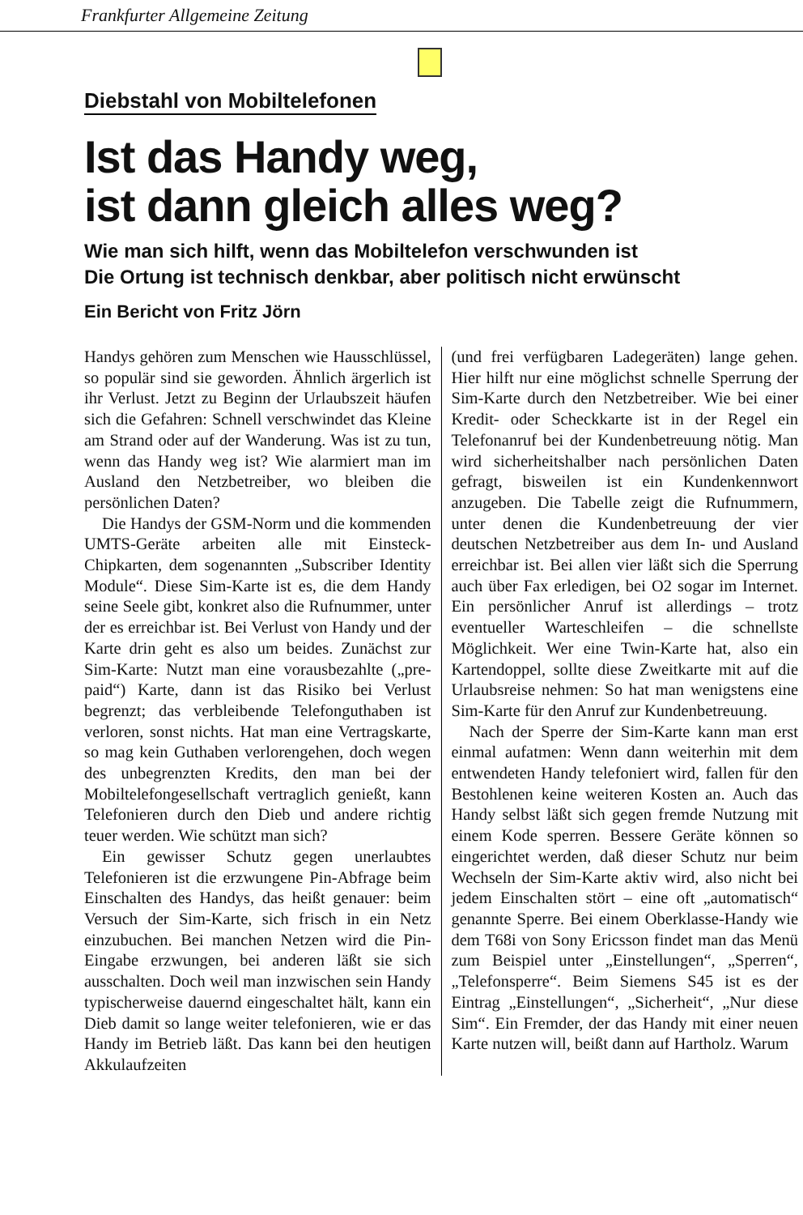Frankfurter Allgemeine Zeitung
Diebstahl von Mobiltelefonen
Ist das Handy weg,
ist dann gleich alles weg?
Wie man sich hilft, wenn das Mobiltelefon verschwunden ist
Die Ortung ist technisch denkbar, aber politisch nicht erwünscht
Ein Bericht von Fritz Jörn
Handys gehören zum Menschen wie Hausschlüssel, so populär sind sie geworden. Ähnlich ärgerlich ist ihr Verlust. Jetzt zu Beginn der Urlaubszeit häufen sich die Gefahren: Schnell verschwindet das Kleine am Strand oder auf der Wanderung. Was ist zu tun, wenn das Handy weg ist? Wie alarmiert man im Ausland den Netzbetreiber, wo bleiben die persönlichen Daten?
Die Handys der GSM-Norm und die kommenden UMTS-Geräte arbeiten alle mit Einsteck-Chipkarten, dem sogenannten „Subscriber Identity Module“. Diese Sim-Karte ist es, die dem Handy seine Seele gibt, konkret also die Rufnummer, unter der es erreichbar ist. Bei Verlust von Handy und der Karte drin geht es also um beides. Zunächst zur Sim-Karte: Nutzt man eine vorausbezahlte („pre-paid“) Karte, dann ist das Risiko bei Verlust begrenzt; das verbleibende Telefonguthaben ist verloren, sonst nichts. Hat man eine Vertragskarte, so mag kein Guthaben verlorengehen, doch wegen des unbegrenzten Kredits, den man bei der Mobiltelefongesellschaft vertraglich genießt, kann Telefonieren durch den Dieb und andere richtig teuer werden. Wie schützt man sich?
Ein gewisser Schutz gegen unerlaubtes Telefonieren ist die erzwungene Pin-Abfrage beim Einschalten des Handys, das heißt genauer: beim Versuch der Sim-Karte, sich frisch in ein Netz einzubuchen. Bei manchen Netzen wird die Pin-Eingabe erzwungen, bei anderen läßt sie sich ausschalten. Doch weil man inzwischen sein Handy typischerweise dauernd eingeschaltet hält, kann ein Dieb damit so lange weiter telefonieren, wie er das Handy im Betrieb läßt. Das kann bei den heutigen Akkulaufzeiten
(und frei verfügbaren Ladegeräten) lange gehen. Hier hilft nur eine möglichst schnelle Sperrung der Sim-Karte durch den Netzbetreiber. Wie bei einer Kredit- oder Scheckkarte ist in der Regel ein Telefonanruf bei der Kundenbetreuung nötig. Man wird sicherheitshalber nach persönlichen Daten gefragt, bisweilen ist ein Kundenkennwort anzugeben. Die Tabelle zeigt die Rufnummern, unter denen die Kundenbetreuung der vier deutschen Netzbetreiber aus dem In- und Ausland erreichbar ist. Bei allen vier läßt sich die Sperrung auch über Fax erledigen, bei O2 sogar im Internet. Ein persönlicher Anruf ist allerdings – trotz eventueller Warteschleifen – die schnellste Möglichkeit. Wer eine Twin-Karte hat, also ein Kartendoppel, sollte diese Zweitkarte mit auf die Urlaubsreise nehmen: So hat man wenigstens eine Sim-Karte für den Anruf zur Kundenbetreuung.
Nach der Sperre der Sim-Karte kann man erst einmal aufatmen: Wenn dann weiterhin mit dem entwendeten Handy telefoniert wird, fallen für den Bestohlenen keine weiteren Kosten an. Auch das Handy selbst läßt sich gegen fremde Nutzung mit einem Kode sperren. Bessere Geräte können so eingerichtet werden, daß dieser Schutz nur beim Wechseln der Sim-Karte aktiv wird, also nicht bei jedem Einschalten stört – eine oft „automatisch“ genannte Sperre. Bei einem Oberklasse-Handy wie dem T68i von Sony Ericsson findet man das Menü zum Beispiel unter „Einstellungen“, „Sperren“, „Telefonsperre“. Beim Siemens S45 ist es der Eintrag „Einstellungen“, „Sicherheit“, „Nur diese Sim“. Ein Fremder, der das Handy mit einer neuen Karte nutzen will, beißt dann auf Hartholz. Warum